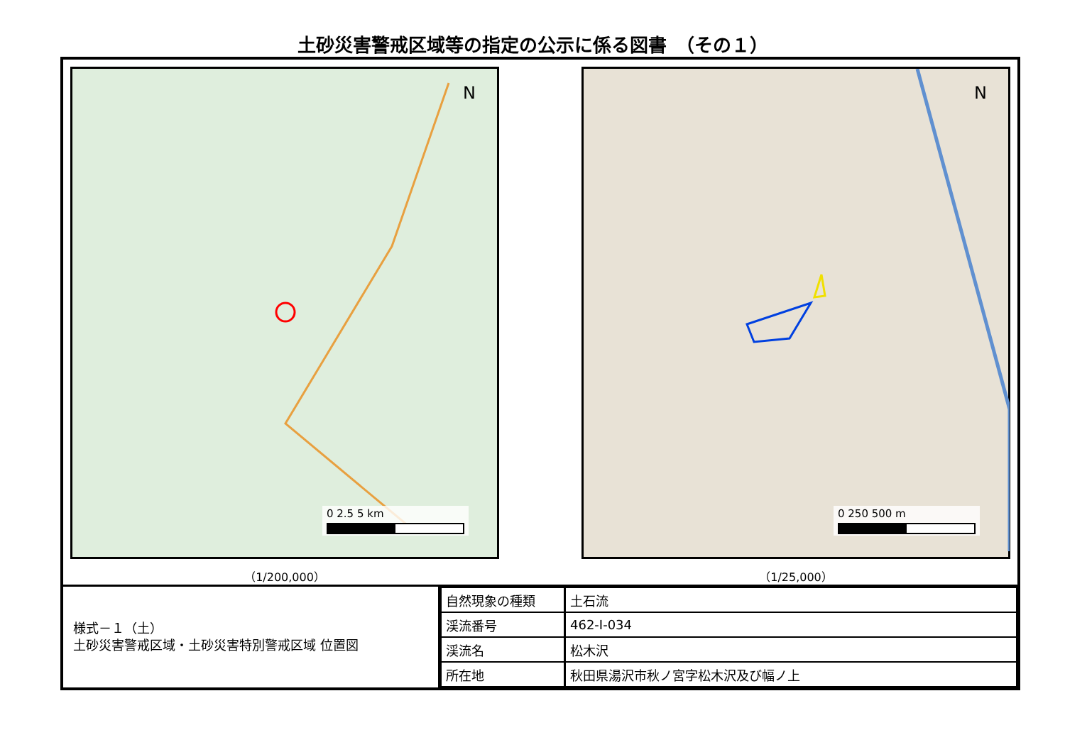土砂災害警戒区域等の指定の公示に係る図書　（その１）
N
0 2.5 5 km
（1/200,000）
N
0 250 500 m
（1/25,000）
様式－１（土）
土砂災害警戒区域・土砂災害特別警戒区域 位置図
| 自然現象の種類 | 土石流 |
| 渓流番号 | 462-Ⅰ-034 |
| 渓流名 | 松木沢 |
| 所在地 | 秋田県湯沢市秋ノ宮字松木沢及び幅ノ上 |